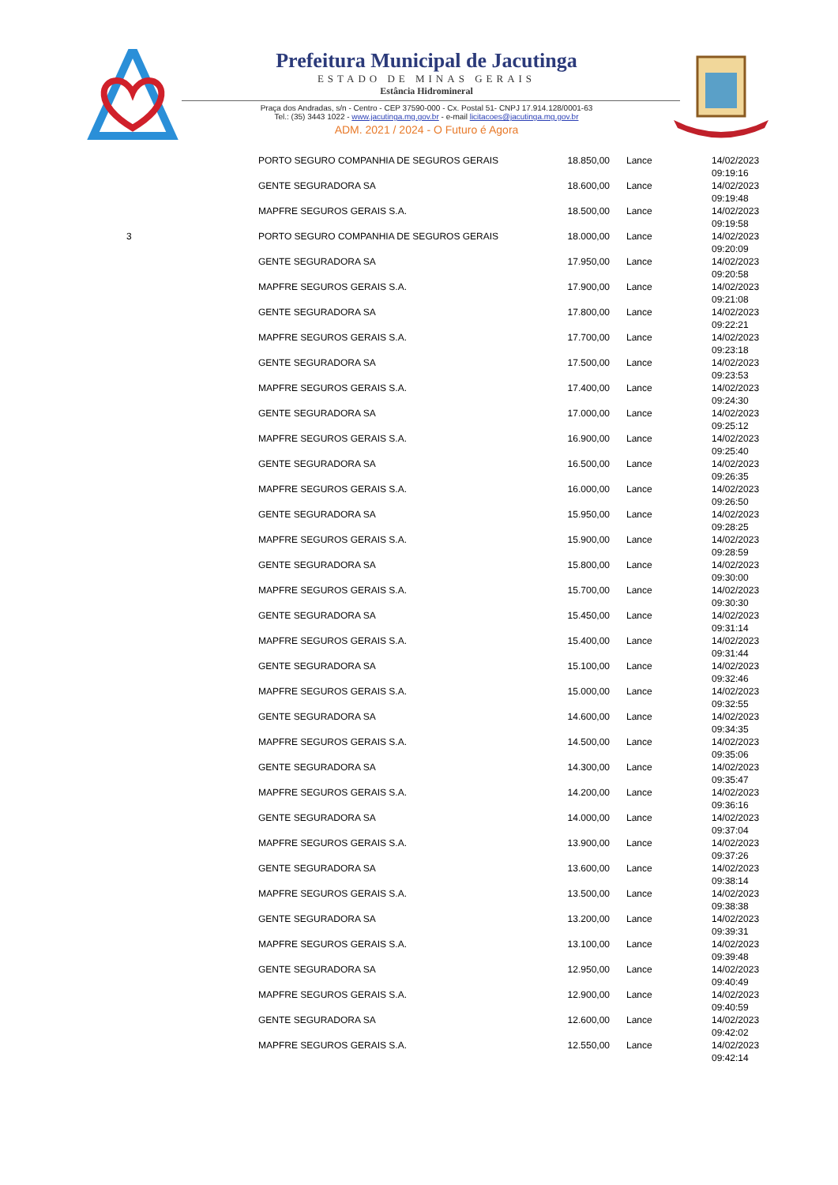Prefeitura Municipal de Jacutinga
ESTADO DE MINAS GERAIS
Estância Hidromineral
Praça dos Andradas, s/n - Centro - CEP 37590-000 - Cx. Postal 51- CNPJ 17.914.128/0001-63
Tel.: (35) 3443 1022 - www.jacutinga.mg.gov.br - e-mail licitacoes@jacutinga.mg.gov.br
ADM. 2021 / 2024 - O Futuro é Agora
| | PORTO SEGURO COMPANHIA DE SEGUROS GERAIS | 18.850,00 | Lance | 14/02/2023 09:19:16 |
| | GENTE SEGURADORA SA | 18.600,00 | Lance | 14/02/2023 09:19:48 |
| | MAPFRE SEGUROS GERAIS S.A. | 18.500,00 | Lance | 14/02/2023 09:19:58 |
| 3 | PORTO SEGURO COMPANHIA DE SEGUROS GERAIS | 18.000,00 | Lance | 14/02/2023 09:20:09 |
| | GENTE SEGURADORA SA | 17.950,00 | Lance | 14/02/2023 09:20:58 |
| | MAPFRE SEGUROS GERAIS S.A. | 17.900,00 | Lance | 14/02/2023 09:21:08 |
| | GENTE SEGURADORA SA | 17.800,00 | Lance | 14/02/2023 09:22:21 |
| | MAPFRE SEGUROS GERAIS S.A. | 17.700,00 | Lance | 14/02/2023 09:23:18 |
| | GENTE SEGURADORA SA | 17.500,00 | Lance | 14/02/2023 09:23:53 |
| | MAPFRE SEGUROS GERAIS S.A. | 17.400,00 | Lance | 14/02/2023 09:24:30 |
| | GENTE SEGURADORA SA | 17.000,00 | Lance | 14/02/2023 09:25:12 |
| | MAPFRE SEGUROS GERAIS S.A. | 16.900,00 | Lance | 14/02/2023 09:25:40 |
| | GENTE SEGURADORA SA | 16.500,00 | Lance | 14/02/2023 09:26:35 |
| | MAPFRE SEGUROS GERAIS S.A. | 16.000,00 | Lance | 14/02/2023 09:26:50 |
| | GENTE SEGURADORA SA | 15.950,00 | Lance | 14/02/2023 09:28:25 |
| | MAPFRE SEGUROS GERAIS S.A. | 15.900,00 | Lance | 14/02/2023 09:28:59 |
| | GENTE SEGURADORA SA | 15.800,00 | Lance | 14/02/2023 09:30:00 |
| | MAPFRE SEGUROS GERAIS S.A. | 15.700,00 | Lance | 14/02/2023 09:30:30 |
| | GENTE SEGURADORA SA | 15.450,00 | Lance | 14/02/2023 09:31:14 |
| | MAPFRE SEGUROS GERAIS S.A. | 15.400,00 | Lance | 14/02/2023 09:31:44 |
| | GENTE SEGURADORA SA | 15.100,00 | Lance | 14/02/2023 09:32:46 |
| | MAPFRE SEGUROS GERAIS S.A. | 15.000,00 | Lance | 14/02/2023 09:32:55 |
| | GENTE SEGURADORA SA | 14.600,00 | Lance | 14/02/2023 09:34:35 |
| | MAPFRE SEGUROS GERAIS S.A. | 14.500,00 | Lance | 14/02/2023 09:35:06 |
| | GENTE SEGURADORA SA | 14.300,00 | Lance | 14/02/2023 09:35:47 |
| | MAPFRE SEGUROS GERAIS S.A. | 14.200,00 | Lance | 14/02/2023 09:36:16 |
| | GENTE SEGURADORA SA | 14.000,00 | Lance | 14/02/2023 09:37:04 |
| | MAPFRE SEGUROS GERAIS S.A. | 13.900,00 | Lance | 14/02/2023 09:37:26 |
| | GENTE SEGURADORA SA | 13.600,00 | Lance | 14/02/2023 09:38:14 |
| | MAPFRE SEGUROS GERAIS S.A. | 13.500,00 | Lance | 14/02/2023 09:38:38 |
| | GENTE SEGURADORA SA | 13.200,00 | Lance | 14/02/2023 09:39:31 |
| | MAPFRE SEGUROS GERAIS S.A. | 13.100,00 | Lance | 14/02/2023 09:39:48 |
| | GENTE SEGURADORA SA | 12.950,00 | Lance | 14/02/2023 09:40:49 |
| | MAPFRE SEGUROS GERAIS S.A. | 12.900,00 | Lance | 14/02/2023 09:40:59 |
| | GENTE SEGURADORA SA | 12.600,00 | Lance | 14/02/2023 09:42:02 |
| | MAPFRE SEGUROS GERAIS S.A. | 12.550,00 | Lance | 14/02/2023 09:42:14 |